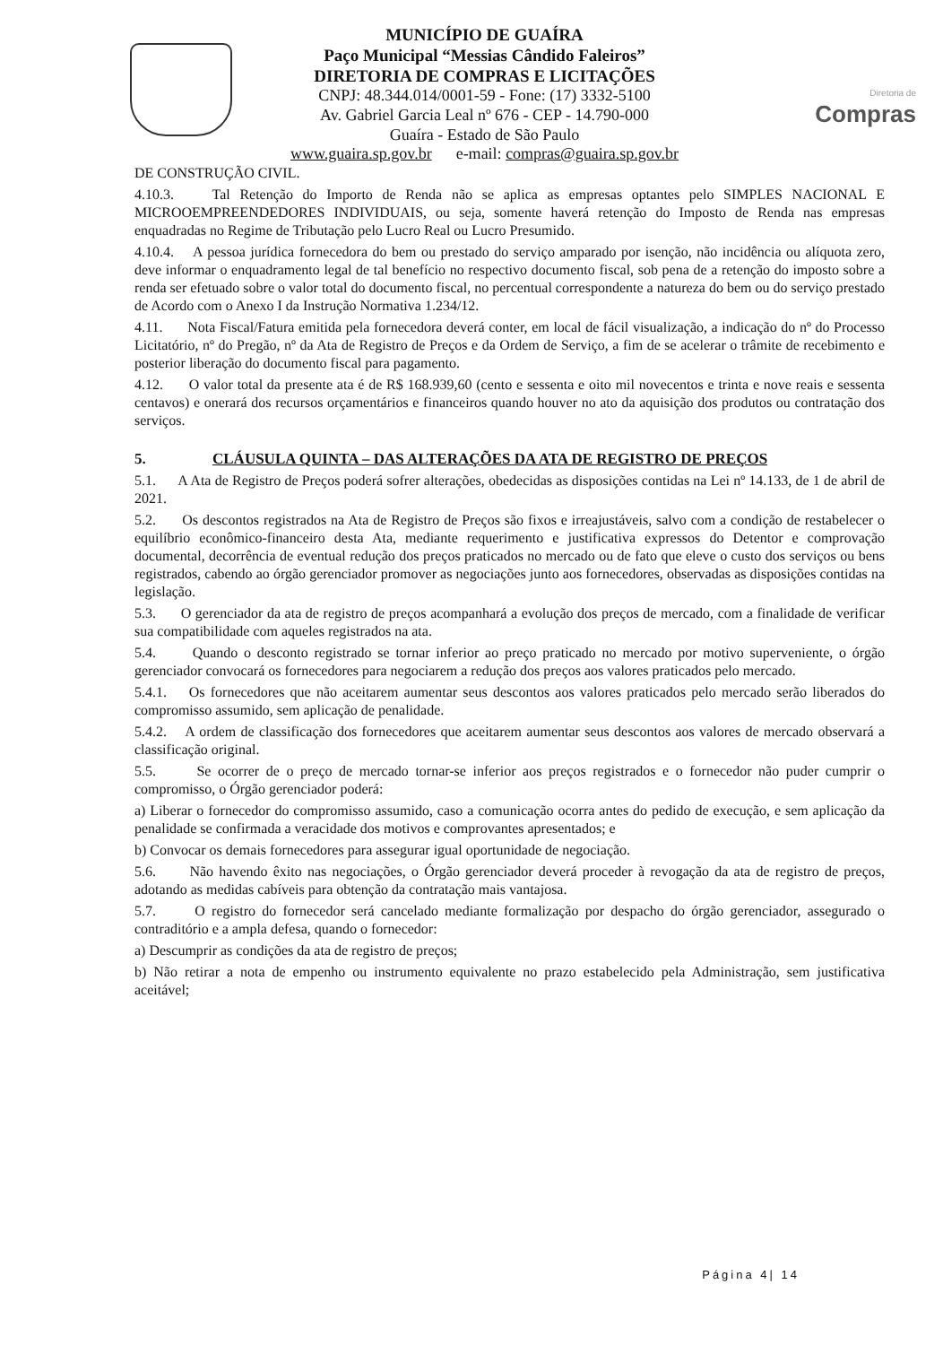MUNICÍPIO DE GUAÍRA
Paço Municipal “Messias Cândido Faleiros”
DIRETORIA DE COMPRAS E LICITAÇÕES
CNPJ: 48.344.014/0001-59 - Fone: (17) 3332-5100
Av. Gabriel Garcia Leal nº 676 - CEP - 14.790-000
Guaíra - Estado de São Paulo
www.guaira.sp.gov.br e-mail: compras@guaira.sp.gov.br
Diretoria de
Compras
DE CONSTRUÇÃO CIVIL.
4.10.3. Tal Retenção do Importo de Renda não se aplica as empresas optantes pelo SIMPLES NACIONAL E MICROOEMPREENDEDORES INDIVIDUAIS, ou seja, somente haverá retenção do Imposto de Renda nas empresas enquadradas no Regime de Tributação pelo Lucro Real ou Lucro Presumido.
4.10.4. A pessoa jurídica fornecedora do bem ou prestado do serviço amparado por isenção, não incidência ou alíquota zero, deve informar o enquadramento legal de tal benefício no respectivo documento fiscal, sob pena de a retenção do imposto sobre a renda ser efetuado sobre o valor total do documento fiscal, no percentual correspondente a natureza do bem ou do serviço prestado de Acordo com o Anexo I da Instrução Normativa 1.234/12.
4.11. Nota Fiscal/Fatura emitida pela fornecedora deverá conter, em local de fácil visualização, a indicação do nº do Processo Licitatório, nº do Pregão, nº da Ata de Registro de Preços e da Ordem de Serviço, a fim de se acelerar o trâmite de recebimento e posterior liberação do documento fiscal para pagamento.
4.12. O valor total da presente ata é de R$ 168.939,60 (cento e sessenta e oito mil novecentos e trinta e nove reais e sessenta centavos) e onerará dos recursos orçamentários e financeiros quando houver no ato da aquisição dos produtos ou contratação dos serviços.
5. CLÁUSULA QUINTA – DAS ALTERAÇÕES DA ATA DE REGISTRO DE PREÇOS
5.1. A Ata de Registro de Preços poderá sofrer alterações, obedecidas as disposições contidas na Lei nº 14.133, de 1 de abril de 2021.
5.2. Os descontos registrados na Ata de Registro de Preços são fixos e irreajustáveis, salvo com a condição de restabelecer o equilíbrio econômico-financeiro desta Ata, mediante requerimento e justificativa expressos do Detentor e comprovação documental, decorrência de eventual redução dos preços praticados no mercado ou de fato que eleve o custo dos serviços ou bens registrados, cabendo ao órgão gerenciador promover as negociações junto aos fornecedores, observadas as disposições contidas na legislação.
5.3. O gerenciador da ata de registro de preços acompanhará a evolução dos preços de mercado, com a finalidade de verificar sua compatibilidade com aqueles registrados na ata.
5.4. Quando o desconto registrado se tornar inferior ao preço praticado no mercado por motivo superveniente, o órgão gerenciador convocará os fornecedores para negociarem a redução dos preços aos valores praticados pelo mercado.
5.4.1. Os fornecedores que não aceitarem aumentar seus descontos aos valores praticados pelo mercado serão liberados do compromisso assumido, sem aplicação de penalidade.
5.4.2. A ordem de classificação dos fornecedores que aceitarem aumentar seus descontos aos valores de mercado observará a classificação original.
5.5. Se ocorrer de o preço de mercado tornar-se inferior aos preços registrados e o fornecedor não puder cumprir o compromisso, o Órgão gerenciador poderá:
a) Liberar o fornecedor do compromisso assumido, caso a comunicação ocorra antes do pedido de execução, e sem aplicação da penalidade se confirmada a veracidade dos motivos e comprovantes apresentados; e
b) Convocar os demais fornecedores para assegurar igual oportunidade de negociação.
5.6. Não havendo êxito nas negociações, o Órgão gerenciador deverá proceder à revogação da ata de registro de preços, adotando as medidas cabíveis para obtenção da contratação mais vantajosa.
5.7. O registro do fornecedor será cancelado mediante formalização por despacho do órgão gerenciador, assegurado o contraditório e a ampla defesa, quando o fornecedor:
a) Descumprir as condições da ata de registro de preços;
b) Não retirar a nota de empenho ou instrumento equivalente no prazo estabelecido pela Administração, sem justificativa aceitável;
Página 4| 14